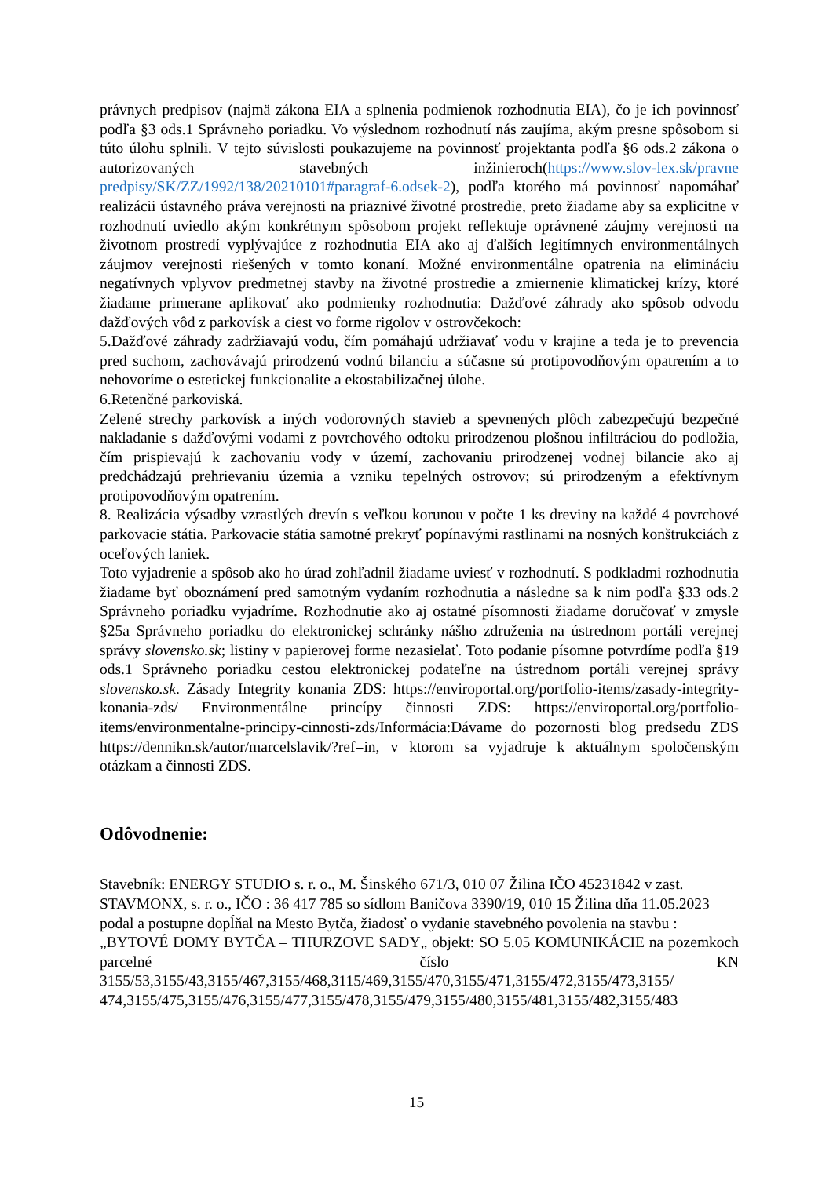právnych predpisov (najmä zákona EIA a splnenia podmienok rozhodnutia EIA), čo je ich povinnosť podľa §3 ods.1 Správneho poriadku. Vo výslednom rozhodnutí nás zaujíma, akým presne spôsobom si túto úlohu splnili. V tejto súvislosti poukazujeme na povinnosť projektanta podľa §6 ods.2 zákona o autorizovaných stavebných inžinieroch(https://www.slov-lex.sk/pravne predpisy/SK/ZZ/1992/138/20210101#paragraf-6.odsek-2), podľa ktorého má povinnosť napomáhať realizácii ústavného práva verejnosti na priaznivé životné prostredie, preto žiadame aby sa explicitne v rozhodnutí uviedlo akým konkrétnym spôsobom projekt reflektuje oprávnené záujmy verejnosti na životnom prostredí vyplývajúce z rozhodnutia EIA ako aj ďalších legitímnych environmentálnych záujmov verejnosti riešených v tomto konaní. Možné environmentálne opatrenia na elimináciu negatívnych vplyvov predmetnej stavby na životné prostredie a zmiernenie klimatickej krízy, ktoré žiadame primerane aplikovať ako podmienky rozhodnutia: Dažďové záhrady ako spôsob odvodu dažďových vôd z parkovísk a ciest vo forme rigolov v ostrovčekoch:
5.Dažďové záhrady zadržiavajú vodu, čím pomáhajú udržiavať vodu v krajine a teda je to prevencia pred suchom, zachovávajú prirodzenú vodnú bilanciu a súčasne sú protipovodňovým opatrením a to nehovoríme o estetickej funkcionalite a ekostabilizačnej úlohe.
6.Retenčné parkoviská.
Zelené strechy parkovísk a iných vodorovných stavieb a spevnených plôch zabezpečujú bezpečné nakladanie s dažďovými vodami z povrchového odtoku prirodzenou plošnou infiltráciou do podložia, čím prispievajú k zachovaniu vody v území, zachovaniu prirodzenej vodnej bilancie ako aj predchádzajú prehrievaniu územia a vzniku tepelných ostrovov; sú prirodzeným a efektívnym protipovodňovým opatrením.
8. Realizácia výsadby vzrastlých drevín s veľkou korunou v počte 1 ks dreviny na každé 4 povrchové parkovacie státia. Parkovacie státia samotné prekryť popínavými rastlinami na nosných konštrukciách z oceľových laniek.
Toto vyjadrenie a spôsob ako ho úrad zohľadnil žiadame uviesť v rozhodnutí. S podkladmi rozhodnutia žiadame byť oboznámení pred samotným vydaním rozhodnutia a následne sa k nim podľa §33 ods.2 Správneho poriadku vyjadríme. Rozhodnutie ako aj ostatné písomnosti žiadame doručovať v zmysle §25a Správneho poriadku do elektronickej schránky nášho združenia na ústrednom portáli verejnej správy slovensko.sk; listiny v papierovej forme nezasielať. Toto podanie písomne potvrdíme podľa §19 ods.1 Správneho poriadku cestou elektronickej podateľne na ústrednom portáli verejnej správy slovensko.sk. Zásady Integrity konania ZDS: https://enviroportal.org/portfolio-items/zasady-integrity-konania-zds/ Environmentálne princípy činnosti ZDS: https://enviroportal.org/portfolio-items/environmentalne-principy-cinnosti-zds/Informácia:Dávame do pozornosti blog predsedu ZDS https://dennikn.sk/autor/marcelslavik/?ref=in, v ktorom sa vyjadruje k aktuálnym spoločenským otázkam a činnosti ZDS.
Odôvodnenie:
Stavebník: ENERGY STUDIO s. r. o., M. Šinského 671/3, 010 07 Žilina IČO 45231842 v zast. STAVMONX, s. r. o., IČO : 36 417 785 so sídlom Baničova 3390/19, 010 15 Žilina dňa 11.05.2023 podal a postupne dopĺňal na Mesto Bytča, žiadosť o vydanie stavebného povolenia na stavbu :
„BYTOVÉ DOMY BYTČA – THURZOVE SADY„ objekt: SO 5.05 KOMUNIKÁCIE na pozemkoch parcelné číslo KN 3155/53,3155/43,3155/467,3155/468,3115/469,3155/470,3155/471,3155/472,3155/473,3155/ 474,3155/475,3155/476,3155/477,3155/478,3155/479,3155/480,3155/481,3155/482,3155/483
15